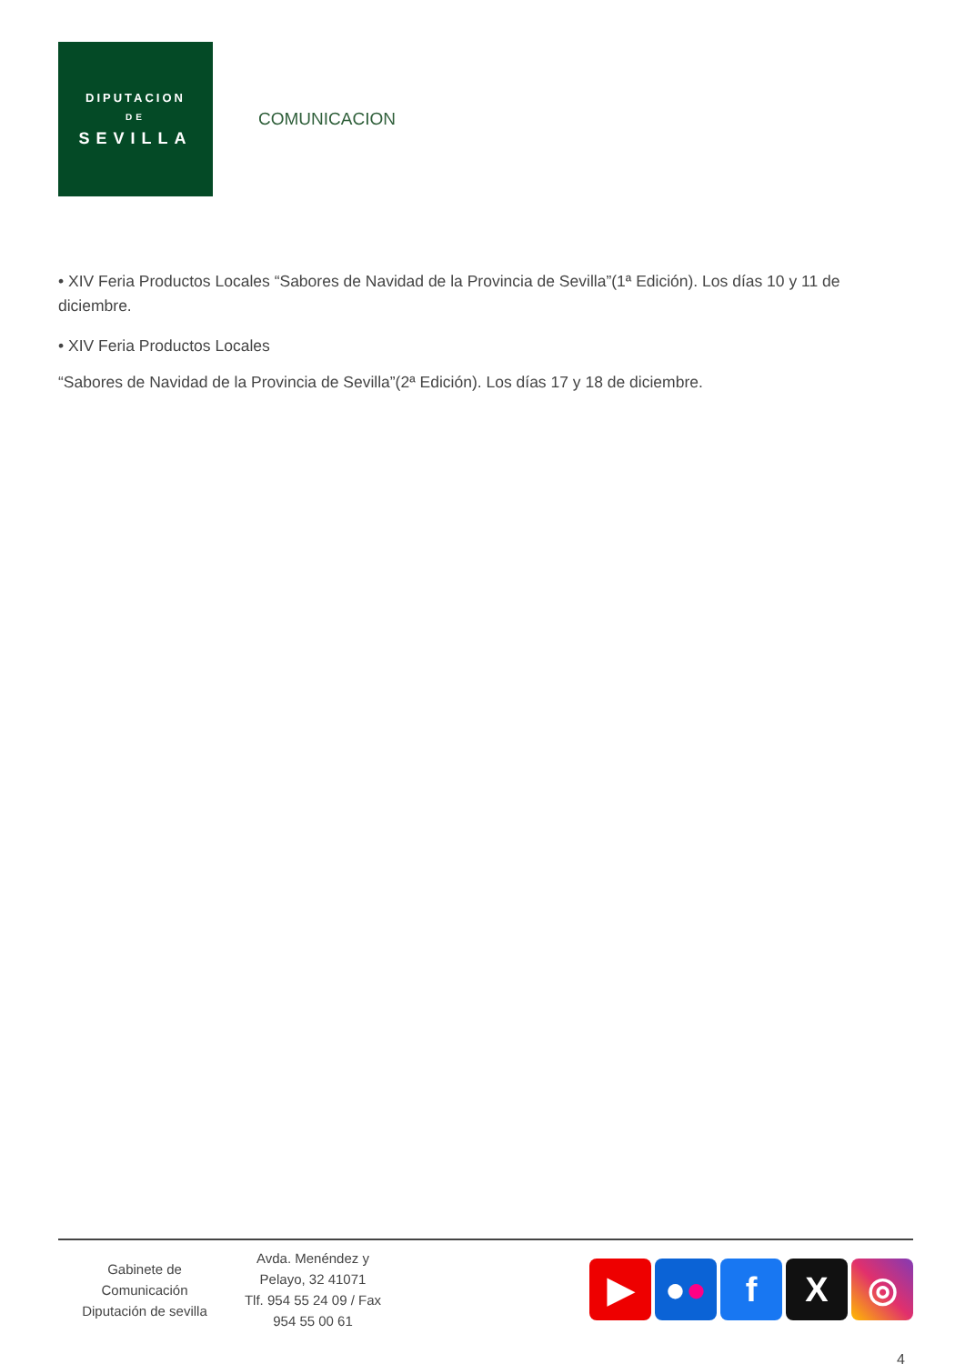DIPUTACION
DE
SEVILLA
COMUNICACION
• XIV Feria Productos Locales “Sabores de Navidad de la Provincia de Sevilla”(1ª Edición). Los días 10 y 11 de diciembre.
• XIV Feria Productos Locales
“Sabores de Navidad de la Provincia de Sevilla”(2ª Edición). Los días 17 y 18 de diciembre.
Gabinete de
Comunicación
Diputación de sevilla
Avda. Menéndez y
Pelayo, 32 41071
Tlf. 954 55 24 09 / Fax
954 55 00 61
▶ ● ●
f X ◎
4